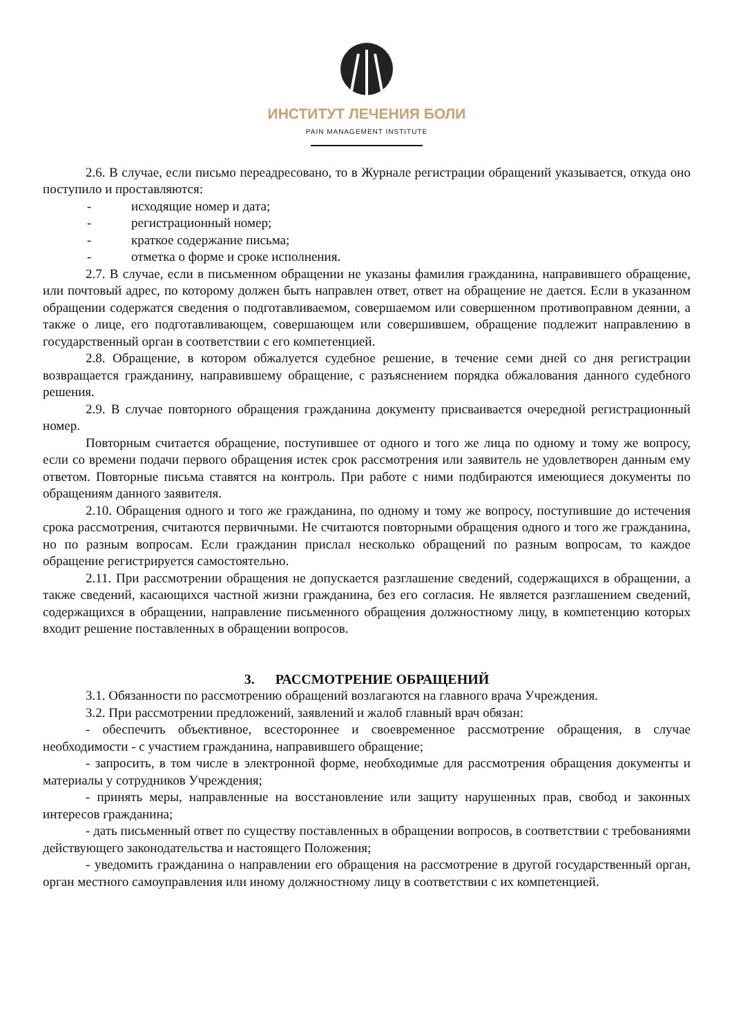ИНСТИТУТ ЛЕЧЕНИЯ БОЛИ
PAIN MANAGEMENT INSTITUTE
2.6. В случае, если письмо переадресовано, то в Журнале регистрации обращений указывается, откуда оно поступило и проставляются:
- исходящие номер и дата;
- регистрационный номер;
- краткое содержание письма;
- отметка о форме и сроке исполнения.
2.7. В случае, если в письменном обращении не указаны фамилия гражданина, направившего обращение, или почтовый адрес, по которому должен быть направлен ответ, ответ на обращение не дается. Если в указанном обращении содержатся сведения о подготавливаемом, совершаемом или совершенном противоправном деянии, а также о лице, его подготавливающем, совершающем или совершившем, обращение подлежит направлению в государственный орган в соответствии с его компетенцией.
2.8. Обращение, в котором обжалуется судебное решение, в течение семи дней со дня регистрации возвращается гражданину, направившему обращение, с разъяснением порядка обжалования данного судебного решения.
2.9. В случае повторного обращения гражданина документу присваивается очередной регистрационный номер.
Повторным считается обращение, поступившее от одного и того же лица по одному и тому же вопросу, если со времени подачи первого обращения истек срок рассмотрения или заявитель не удовлетворен данным ему ответом. Повторные письма ставятся на контроль. При работе с ними подбираются имеющиеся документы по обращениям данного заявителя.
2.10. Обращения одного и того же гражданина, по одному и тому же вопросу, поступившие до истечения срока рассмотрения, считаются первичными. Не считаются повторными обращения одного и того же гражданина, но по разным вопросам. Если гражданин прислал несколько обращений по разным вопросам, то каждое обращение регистрируется самостоятельно.
2.11. При рассмотрении обращения не допускается разглашение сведений, содержащихся в обращении, а также сведений, касающихся частной жизни гражданина, без его согласия. Не является разглашением сведений, содержащихся в обращении, направление письменного обращения должностному лицу, в компетенцию которых входит решение поставленных в обращении вопросов.
3. РАССМОТРЕНИЕ ОБРАЩЕНИЙ
3.1. Обязанности по рассмотрению обращений возлагаются на главного врача Учреждения.
3.2. При рассмотрении предложений, заявлений и жалоб главный врач обязан:
- обеспечить объективное, всестороннее и своевременное рассмотрение обращения, в случае необходимости - с участием гражданина, направившего обращение;
- запросить, в том числе в электронной форме, необходимые для рассмотрения обращения документы и материалы у сотрудников Учреждения;
- принять меры, направленные на восстановление или защиту нарушенных прав, свобод и законных интересов гражданина;
- дать письменный ответ по существу поставленных в обращении вопросов, в соответствии с требованиями действующего законодательства и настоящего Положения;
- уведомить гражданина о направлении его обращения на рассмотрение в другой государственный орган, орган местного самоуправления или иному должностному лицу в соответствии с их компетенцией.